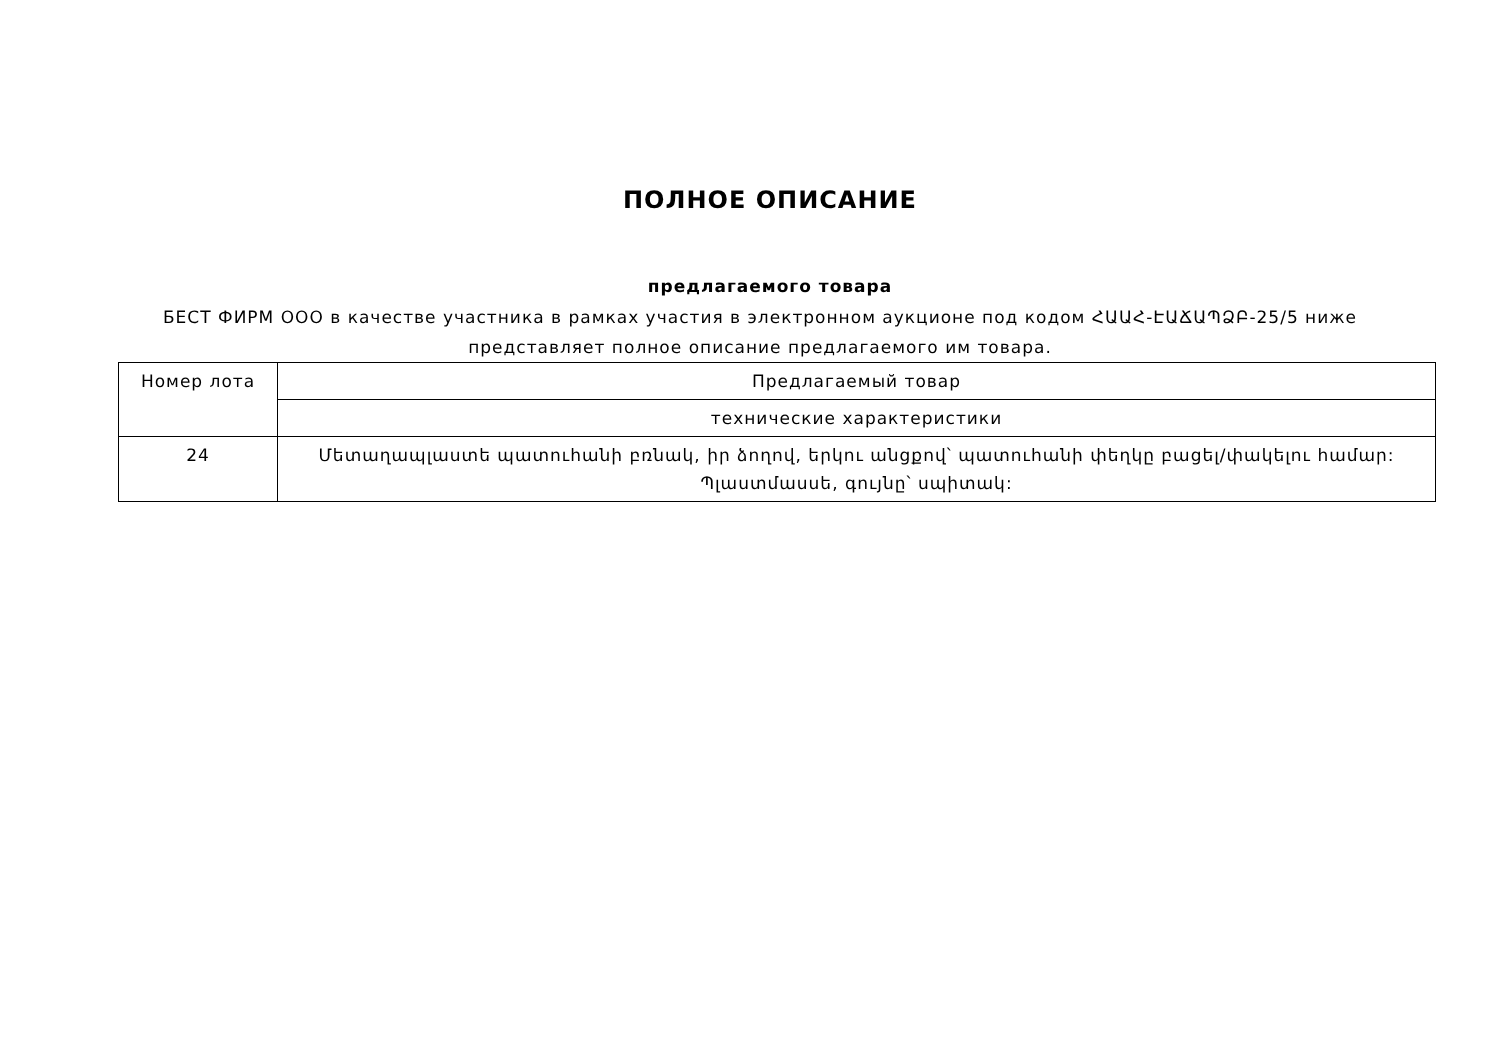ПОЛНОЕ ОПИСАНИЕ
предлагаемого товара
БЕСТ ФИРМ ООО в качестве участника в рамках участия в электронном аукционе под кодом ՀԱԱՀ-ԷԱՃԱՊՁԲ-25/5 ниже представляет полное описание предлагаемого им товара.
| Номер лота | Предлагаемый товар |
| | технические характеристики |
| 24 | Մետաղապլաստե պատուհանի բռնակ, իր ձողով, երկու անցքով՝ պատուհանի փեղկը բացել/փակելու համար: Պլաստմասսե, գույնը՝ սպիտակ: |